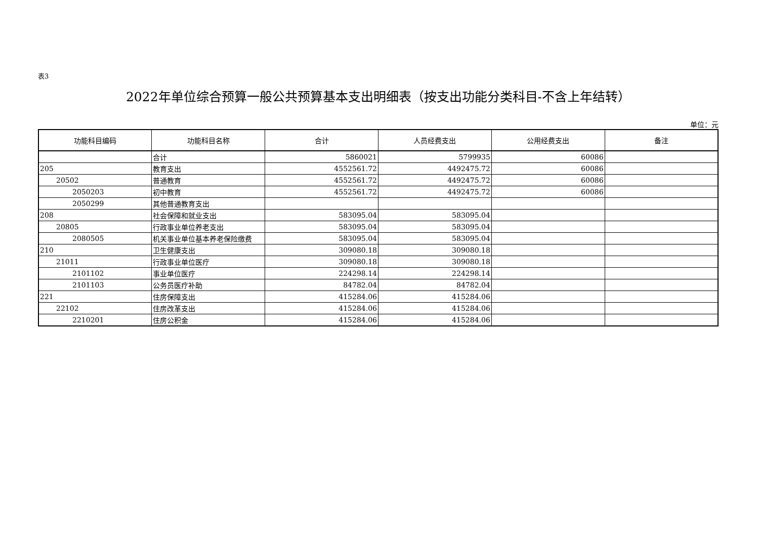表3
2022年单位综合预算一般公共预算基本支出明细表（按支出功能分类科目-不含上年结转）
单位：元
| 功能科目编码 | 功能科目名称 | 合计 | 人员经费支出 | 公用经费支出 | 备注 |
| --- | --- | --- | --- | --- | --- |
| | 合计 | 5860021 | 5799935 | 60086 | |
| 205 | 教育支出 | 4552561.72 | 4492475.72 | 60086 | |
| 20502 | 普通教育 | 4552561.72 | 4492475.72 | 60086 | |
| 2050203 | 初中教育 | 4552561.72 | 4492475.72 | 60086 | |
| 2050299 | 其他普通教育支出 | | | | |
| 208 | 社会保障和就业支出 | 583095.04 | 583095.04 | | |
| 20805 | 行政事业单位养老支出 | 583095.04 | 583095.04 | | |
| 2080505 | 机关事业单位基本养老保险缴费 | 583095.04 | 583095.04 | | |
| 210 | 卫生健康支出 | 309080.18 | 309080.18 | | |
| 21011 | 行政事业单位医疗 | 309080.18 | 309080.18 | | |
| 2101102 | 事业单位医疗 | 224298.14 | 224298.14 | | |
| 2101103 | 公务员医疗补助 | 84782.04 | 84782.04 | | |
| 221 | 住房保障支出 | 415284.06 | 415284.06 | | |
| 22102 | 住房改革支出 | 415284.06 | 415284.06 | | |
| 2210201 | 住房公积金 | 415284.06 | 415284.06 | | |